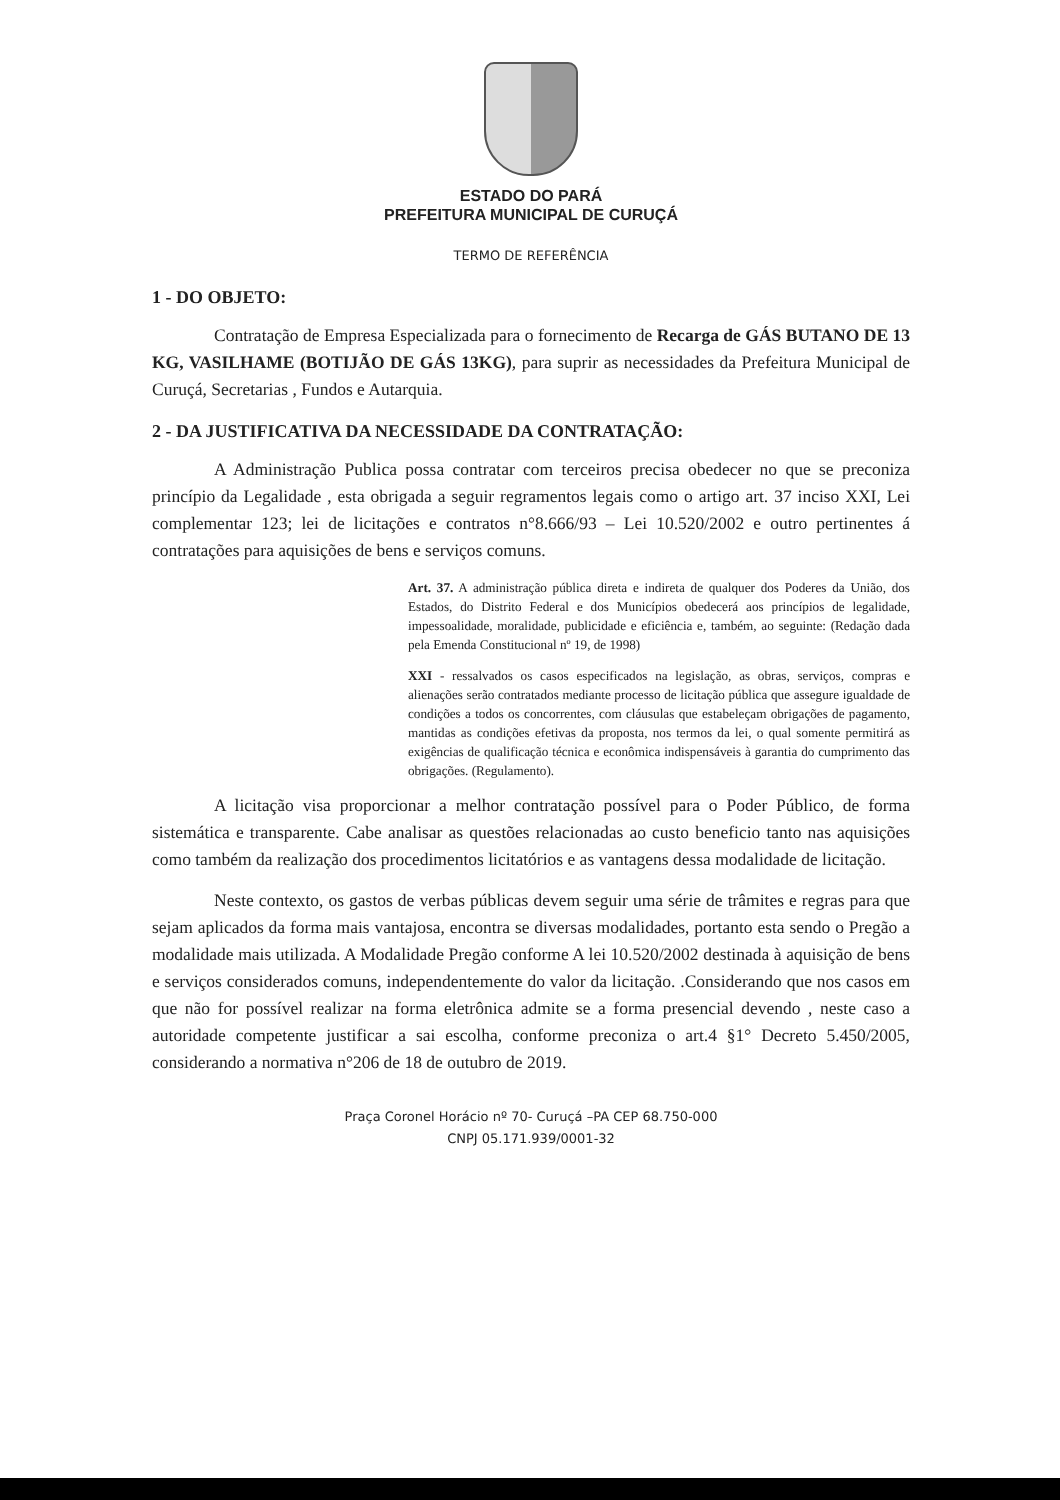ESTADO DO PARÁ
PREFEITURA MUNICIPAL DE CURUÇÁ
TERMO DE REFERÊNCIA
1 - DO OBJETO:
Contratação de Empresa Especializada para o fornecimento de Recarga de GÁS BUTANO DE 13 KG, VASILHAME (BOTIJÃO DE GÁS 13KG), para suprir as necessidades da Prefeitura Municipal de Curuçá, Secretarias , Fundos e Autarquia.
2 - DA JUSTIFICATIVA DA NECESSIDADE DA CONTRATAÇÃO:
A Administração Publica possa contratar com terceiros precisa obedecer no que se preconiza princípio da Legalidade , esta obrigada a seguir regramentos legais como o artigo art. 37 inciso XXI, Lei complementar 123; lei de licitações e contratos n°8.666/93 – Lei 10.520/2002 e outro pertinentes á contratações para aquisições de bens e serviços comuns.
Art. 37. A administração pública direta e indireta de qualquer dos Poderes da União, dos Estados, do Distrito Federal e dos Municípios obedecerá aos princípios de legalidade, impessoalidade, moralidade, publicidade e eficiência e, também, ao seguinte: (Redação dada pela Emenda Constitucional nº 19, de 1998)
XXI - ressalvados os casos especificados na legislação, as obras, serviços, compras e alienações serão contratados mediante processo de licitação pública que assegure igualdade de condições a todos os concorrentes, com cláusulas que estabeleçam obrigações de pagamento, mantidas as condições efetivas da proposta, nos termos da lei, o qual somente permitirá as exigências de qualificação técnica e econômica indispensáveis à garantia do cumprimento das obrigações. (Regulamento).
A licitação visa proporcionar a melhor contratação possível para o Poder Público, de forma sistemática e transparente. Cabe analisar as questões relacionadas ao custo beneficio tanto nas aquisições como também da realização dos procedimentos licitatórios e as vantagens dessa modalidade de licitação.
Neste contexto, os gastos de verbas públicas devem seguir uma série de trâmites e regras para que sejam aplicados da forma mais vantajosa, encontra se diversas modalidades, portanto esta sendo o Pregão a modalidade mais utilizada. A Modalidade Pregão conforme A lei 10.520/2002 destinada à aquisição de bens e serviços considerados comuns, independentemente do valor da licitação. .Considerando que nos casos em que não for possível realizar na forma eletrônica admite se a forma presencial devendo , neste caso a autoridade competente justificar a sai escolha, conforme preconiza o art.4 §1° Decreto 5.450/2005, considerando a normativa n°206 de 18 de outubro de 2019.
Praça Coronel Horácio nº 70- Curuçá –PA CEP 68.750-000
CNPJ 05.171.939/0001-32